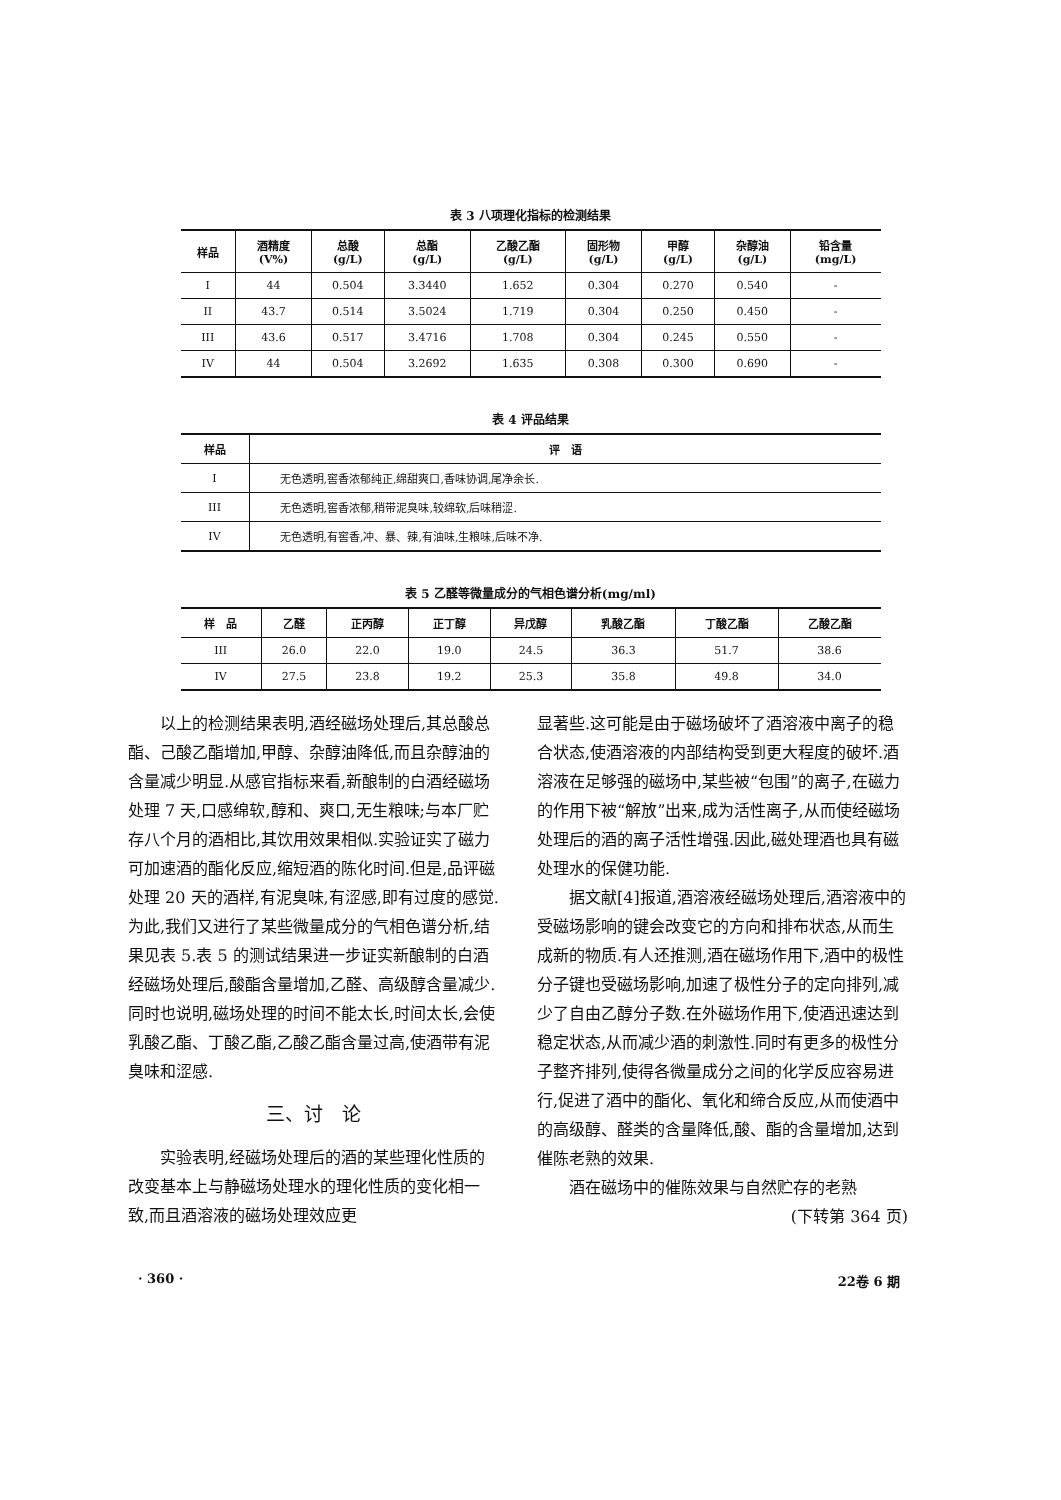表 3 八项理化指标的检测结果
| 样品 | 酒精度 (V%) | 总酸 (g/L) | 总酯 (g/L) | 乙酸乙酯 (g/L) | 固形物 (g/L) | 甲醇 (g/L) | 杂醇油 (g/L) | 铅含量 (mg/L) |
| --- | --- | --- | --- | --- | --- | --- | --- | --- |
| I | 44 | 0.504 | 3.3440 | 1.652 | 0.304 | 0.270 | 0.540 | - |
| II | 43.7 | 0.514 | 3.5024 | 1.719 | 0.304 | 0.250 | 0.450 | - |
| III | 43.6 | 0.517 | 3.4716 | 1.708 | 0.304 | 0.245 | 0.550 | - |
| IV | 44 | 0.504 | 3.2692 | 1.635 | 0.308 | 0.300 | 0.690 | - |
表 4 评品结果
| 样品 | 评 语 |
| --- | --- |
| I | 无色透明,窖香浓郁纯正,绵甜爽口,香味协调,尾净余长. |
| III | 无色透明,窖香浓郁,稍带泥臭味,较绵软,后味稍涩. |
| IV | 无色透明,有窖香,冲、暴、辣,有油味,生粮味,后味不净. |
表 5 乙醛等微量成分的气相色谱分析(mg/ml)
| 样 品 | 乙醛 | 正丙醇 | 正丁醇 | 异戊醇 | 乳酸乙酯 | 丁酸乙酯 | 乙酸乙酯 |
| --- | --- | --- | --- | --- | --- | --- | --- |
| III | 26.0 | 22.0 | 19.0 | 24.5 | 36.3 | 51.7 | 38.6 |
| IV | 27.5 | 23.8 | 19.2 | 25.3 | 35.8 | 49.8 | 34.0 |
以上的检测结果表明,酒经磁场处理后,其总酸总酯、己酸乙酯增加,甲醇、杂醇油降低,而且杂醇油的含量减少明显.从感官指标来看,新酿制的白酒经磁场处理 7 天,口感绵软,醇和、爽口,无生粮味;与本厂贮存八个月的酒相比,其饮用效果相似.实验证实了磁力可加速酒的酯化反应,缩短酒的陈化时间.但是,品评磁处理 20 天的酒样,有泥臭味,有涩感,即有过度的感觉.为此,我们又进行了某些微量成分的气相色谱分析,结果见表 5.表 5 的测试结果进一步证实新酿制的白酒经磁场处理后,酸酯含量增加,乙醛、高级醇含量减少.同时也说明,磁场处理的时间不能太长,时间太长,会使乳酸乙酯、丁酸乙酯,乙酸乙酯含量过高,使酒带有泥臭味和涩感.
三、讨　论
实验表明,经磁场处理后的酒的某些理化性质的改变基本上与静磁场处理水的理化性质的变化相一致,而且酒溶液的磁场处理效应更
显著些.这可能是由于磁场破坏了酒溶液中离子的稳合状态,使酒溶液的内部结构受到更大程度的破坏.酒溶液在足够强的磁场中,某些被“包围”的离子,在磁力的作用下被“解放”出来,成为活性离子,从而使经磁场处理后的酒的离子活性增强.因此,磁处理酒也具有磁处理水的保健功能.
据文献[4]报道,酒溶液经磁场处理后,酒溶液中的受磁场影响的键会改变它的方向和排布状态,从而生成新的物质.有人还推测,酒在磁场作用下,酒中的极性分子键也受磁场影响,加速了极性分子的定向排列,减少了自由乙醇分子数.在外磁场作用下,使酒迅速达到稳定状态,从而减少酒的刺激性.同时有更多的极性分子整齐排列,使得各微量成分之间的化学反应容易进行,促进了酒中的酯化、氧化和缔合反应,从而使酒中的高级醇、醛类的含量降低,酸、酯的含量增加,达到催陈老熟的效果.
酒在磁场中的催陈效果与自然贮存的老熟
(下转第 364 页)
· 360 · 22卷 6 期